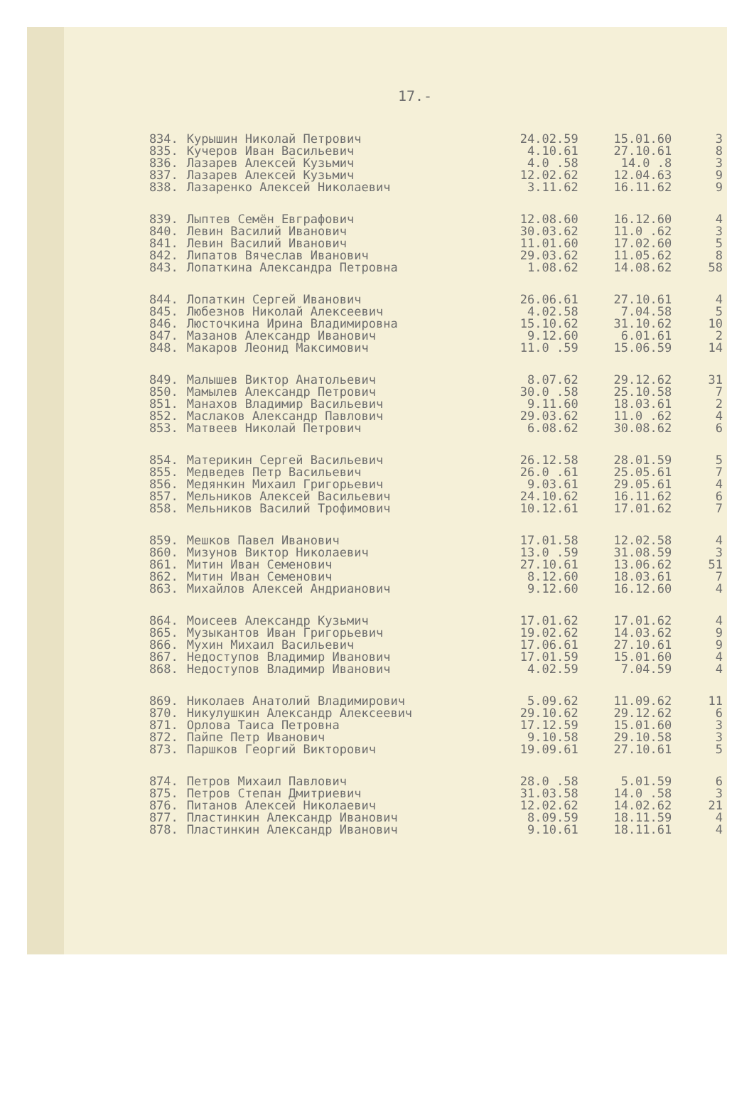17.-
| 834. | Курышин Николай Петрович | 24.02.59 | 15.01.60 | 3 |
| 835. | Кучеров Иван Васильевич | 4.10.61 | 27.10.61 | 8 |
| 836. | Лазарев Алексей Кузьмич | 4.0 .58 | 14.0 .8 | 3 |
| 837. | Лазарев Алексей Кузьмич | 12.02.62 | 12.04.63 | 9 |
| 838. | Лазаренко Алексей Николаевич | 3.11.62 | 16.11.62 | 9 |
| 839. | Лыптев Семён Евграфович | 12.08.60 | 16.12.60 | 4 |
| 840. | Левин Василий Иванович | 30.03.62 | 11.0 .62 | 3 |
| 841. | Левин Василий Иванович | 11.01.60 | 17.02.60 | 5 |
| 842. | Липатов Вячеслав Иванович | 29.03.62 | 11.05.62 | 8 |
| 843. | Лопаткина Александра Петровна | 1.08.62 | 14.08.62 | 58 |
| 844. | Лопаткин Сергей Иванович | 26.06.61 | 27.10.61 | 4 |
| 845. | Любезнов Николай Алексеевич | 4.02.58 | 7.04.58 | 5 |
| 846. | Люсточкина Ирина Владимировна | 15.10.62 | 31.10.62 | 10 |
| 847. | Мазанов Александр Иванович | 9.12.60 | 6.01.61 | 2 |
| 848. | Макаров Леонид Максимович | 11.0 .59 | 15.06.59 | 14 |
| 849. | Малышев Виктор Анатольевич | 8.07.62 | 29.12.62 | 31 |
| 850. | Мамылев Александр Петрович | 30.0 .58 | 25.10.58 | 7 |
| 851. | Манахов Владимир Васильевич | 9.11.60 | 18.03.61 | 2 |
| 852. | Маслаков Александр Павлович | 29.03.62 | 11.0 .62 | 4 |
| 853. | Матвеев Николай Петрович | 6.08.62 | 30.08.62 | 6 |
| 854. | Материкин Сергей Васильевич | 26.12.58 | 28.01.59 | 5 |
| 855. | Медведев Петр Васильевич | 26.0 .61 | 25.05.61 | 7 |
| 856. | Медянкин Михаил Григорьевич | 9.03.61 | 29.05.61 | 4 |
| 857. | Мельников Алексей Васильевич | 24.10.62 | 16.11.62 | 6 |
| 858. | Мельников Василий Трофимович | 10.12.61 | 17.01.62 | 7 |
| 859. | Мешков Павел Иванович | 17.01.58 | 12.02.58 | 4 |
| 860. | Мизунов Виктор Николаевич | 13.0 .59 | 31.08.59 | 3 |
| 861. | Митин Иван Семенович | 27.10.61 | 13.06.62 | 51 |
| 862. | Митин Иван Семенович | 8.12.60 | 18.03.61 | 7 |
| 863. | Михайлов Алексей Андрианович | 9.12.60 | 16.12.60 | 4 |
| 864. | Моисеев Александр Кузьмич | 17.01.62 | 17.01.62 | 4 |
| 865. | Музыкантов Иван Григорьевич | 19.02.62 | 14.03.62 | 9 |
| 866. | Мухин Михаил Васильевич | 17.06.61 | 27.10.61 | 9 |
| 867. | Недоступов Владимир Иванович | 17.01.59 | 15.01.60 | 4 |
| 868. | Недоступов Владимир Иванович | 4.02.59 | 7.04.59 | 4 |
| 869. | Николаев Анатолий Владимирович | 5.09.62 | 11.09.62 | 11 |
| 870. | Никулушкин Александр Алексеевич | 29.10.62 | 29.12.62 | 6 |
| 871. | Орлова Таиса Петровна | 17.12.59 | 15.01.60 | 3 |
| 872. | Пайпе Петр Иванович | 9.10.58 | 29.10.58 | 3 |
| 873. | Паршков Георгий Викторович | 19.09.61 | 27.10.61 | 5 |
| 874. | Петров Михаил Павлович | 28.0 .58 | 5.01.59 | 6 |
| 875. | Петров Степан Дмитриевич | 31.03.58 | 14.0 .58 | 3 |
| 876. | Питанов Алексей Николаевич | 12.02.62 | 14.02.62 | 21 |
| 877. | Пластинкин Александр Иванович | 8.09.59 | 18.11.59 | 4 |
| 878. | Пластинкин Александр Иванович | 9.10.61 | 18.11.61 | 4 |